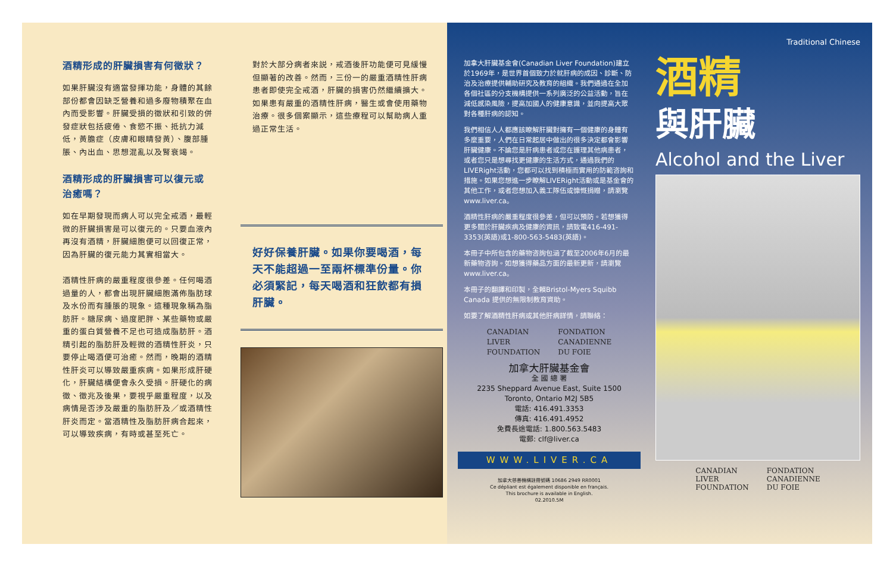酒精形成的肝臟損害有何徵狀？
如果肝臟沒有適當發揮功能，身體的其餘部份都會因缺乏營養和過多廢物積聚在血內而受影響。肝臟受損的徵狀和引致的併發症狀包括疲倦、食慾不振、抵抗力減低，黃膽症（皮膚和眼睛發黃）、腹部腫脹、內出血、思想混亂以及腎衰竭。
酒精形成的肝臟損害可以復元或治癒嗎？
如在早期發現而病人可以完全戒酒，最輕微的肝臟損害是可以復元的。只要血液內再沒有酒精，肝臟細胞便可以回復正常，因為肝臟的復元能力其實相當大。
酒精性肝病的嚴重程度很參差。任何喝酒過量的人，都會出現肝臟細胞滿佈脂肪球及水份而有腫脹的現象。這種現象稱為脂肪肝。糖尿病、過度肥胖、某些藥物或嚴重的蛋白質營養不足也可造成脂肪肝。酒精引起的脂肪肝及輕微的酒精性肝炎，只要停止喝酒便可治癒。然而，晚期的酒精性肝炎可以導致嚴重疾病。如果形成肝硬化，肝臟結構便會永久受損。肝硬化的病徵、徵兆及後果，要視乎嚴重程度，以及病情是否涉及嚴重的脂肪肝及／或酒精性肝炎而定。當酒精性及脂肪肝病合起來，可以導致疾病，有時或甚至死亡。
對於大部分病者來説，戒酒後肝功能便可見緩慢但顯著的改善。然而，三份一的嚴重酒精性肝病患者即使完全戒酒，肝臟的損害仍然繼續擴大。如果患有嚴重的酒精性肝病，醫生或會使用藥物治療。很多個案顯示，這些療程可以幫助病人重過正常生活。
好好保養肝臟。如果你要喝酒，每天不能超過一至兩杯標準份量。你必須緊記，每天喝酒和狂飲都有損肝臟。
加拿大肝臟基金會(Canadian Liver Foundation)建立於1969年，是世界首個致力於就肝病的成因、診斷、防治及治療提供輔助研究及教育的組織。我們通過在全加各個社區的分支機構提供一系列廣泛的公益活動，旨在減低感染風險，提高加國人的健康意識，並向提高大眾對各種肝病的認知。
我們相信人人都應該瞭解肝臟對擁有一個健康的身體有多麼重要，人們在日常起居中做出的很多決定都會影響肝臟健康。不論您是肝病患者或您在護理其他病患者，或者您只是想尋找更健康的生活方式，通過我們的LIVERight活動，您都可以找到積極而實用的防範咨詢和措施。如果您想進一步瞭解LIVERight活動或是基金會的其他工作，或者您想加入義工隊伍或慷慨捐贈，請瀏覽www.liver.ca。
酒精性肝病的嚴重程度很參差，但可以預防。若想獲得更多關於肝臟疾病及健康的資訊，請致電416-491-3353(英語)或1-800-563-5483(英語)。
本冊子中所包含的藥物咨詢包涵了截至2006年6月的最新藥物咨詢。如想獲得藥品方面的最新更新，請瀏覽www.liver.ca。
本冊子的翻譯和印製，全賴Bristol-Myers Squibb Canada 提供的無限制教育資助。
如要了解酒精性肝病或其他肝病詳情，請聯絡：
CANADIAN
LIVER
FOUNDATION
FONDATION
CANADIENNE
DU FOIE
加拿大肝臟基金會
全 國 總 署
2235 Sheppard Avenue East, Suite 1500
Toronto, Ontario M2J 5B5
電話: 416.491.3353
傳真: 416.491.4952
免費長途電話: 1.800.563.5483
電郵: clf@liver.ca
WWW.LIVER.CA
加拿大慈善機構註冊號碼 10686 2949 RR0001
Ce dépliant est également disponible en français.
This brochure is available in English.
02.2010.5M
Traditional Chinese
酒精
與肝臟
Alcohol and the Liver
CANADIAN
LIVER
FOUNDATION
FONDATION
CANADIENNE
DU FOIE